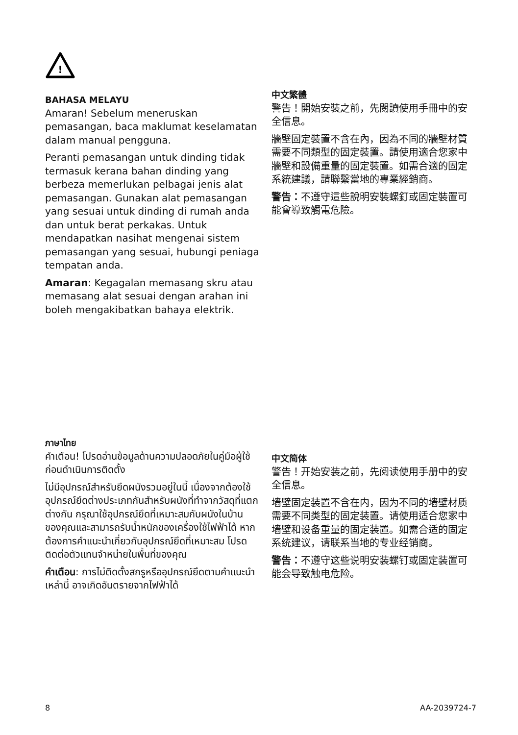!
BAHASA MELAYU
Amaran! Sebelum meneruskan pemasangan, baca maklumat keselamatan dalam manual pengguna.
Peranti pemasangan untuk dinding tidak termasuk kerana bahan dinding yang berbeza memerlukan pelbagai jenis alat pemasangan. Gunakan alat pemasangan yang sesuai untuk dinding di rumah anda dan untuk berat perkakas. Untuk mendapatkan nasihat mengenai sistem pemasangan yang sesuai, hubungi peniaga tempatan anda.
Amaran: Kegagalan memasang skru atau memasang alat sesuai dengan arahan ini boleh mengakibatkan bahaya elektrik.
中文繁體
警告！開始安裝之前，先閱讀使用手冊中的安全信息。
牆壁固定裝置不含在內，因為不同的牆壁材質需要不同類型的固定裝置。請使用適合您家中牆壁和設備重量的固定裝置。如需合適的固定系統建議，請聯繫當地的專業經銷商。
警告：不遵守這些說明安裝螺釘或固定裝置可能會導致觸電危險。
ภาษาไทย
คำเตือน! โปรดอ่านข้อมูลด้านความปลอดภัยในคู่มือผู้ใช้ก่อนดำเนินการติดตั้ง
ไม่มีอุปกรณ์สำหรับยึดผนังรวมอยู่ในนี้ เนื่องจากต้องใช้อุปกรณ์ยึดต่างประเภทกันสำหรับผนังที่ทำจากวัสดุที่แตกต่างกัน กรุณาใช้อุปกรณ์ยึดที่เหมาะสมกับผนังในบ้านของคุณและสามารถรับน้ำหนักของเครื่องใช้ไฟฟ้าได้ หากต้องการคำแนะนำเกี่ยวกับอุปกรณ์ยึดที่เหมาะสม โปรดติดต่อตัวแทนจำหน่ายในพื้นที่ของคุณ
คำเตือน: การไม่ติดตั้งสกรูหรืออุปกรณ์ยึดตามคำแนะนำเหล่านี้ อาจเกิดอันตรายจากไฟฟ้าได้
中文简体
警告！开始安装之前，先阅读使用手册中的安全信息。
墙壁固定装置不含在内，因为不同的墙壁材质需要不同类型的固定装置。请使用适合您家中墙壁和设备重量的固定装置。如需合适的固定系统建议，请联系当地的专业经销商。
警告：不遵守这些说明安装螺钉或固定装置可能会导致触电危险。
8 AA-2039724-7